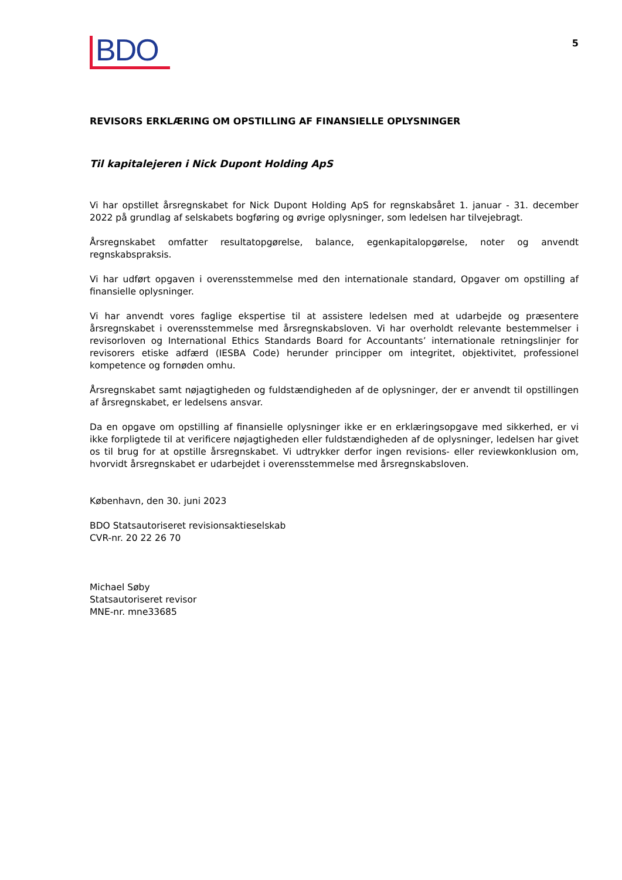BDO
5
REVISORS ERKLÆRING OM OPSTILLING AF FINANSIELLE OPLYSNINGER
Til kapitalejeren i Nick Dupont Holding ApS
Vi har opstillet årsregnskabet for Nick Dupont Holding ApS for regnskabsåret 1. januar - 31. december 2022 på grundlag af selskabets bogføring og øvrige oplysninger, som ledelsen har tilvejebragt.
Årsregnskabet omfatter resultatopgørelse, balance, egenkapitalopgørelse, noter og anvendt regnskabspraksis.
Vi har udført opgaven i overensstemmelse med den internationale standard, Opgaver om opstilling af finansielle oplysninger.
Vi har anvendt vores faglige ekspertise til at assistere ledelsen med at udarbejde og præsentere årsregnskabet i overensstemmelse med årsregnskabsloven. Vi har overholdt relevante bestemmelser i revisorloven og International Ethics Standards Board for Accountants’ internationale retningslinjer for revisorers etiske adfærd (IESBA Code) herunder principper om integritet, objektivitet, professionel kompetence og fornøden omhu.
Årsregnskabet samt nøjagtigheden og fuldstændigheden af de oplysninger, der er anvendt til opstillingen af årsregnskabet, er ledelsens ansvar.
Da en opgave om opstilling af finansielle oplysninger ikke er en erklæringsopgave med sikkerhed, er vi ikke forpligtede til at verificere nøjagtigheden eller fuldstændigheden af de oplysninger, ledelsen har givet os til brug for at opstille årsregnskabet. Vi udtrykker derfor ingen revisions- eller reviewkonklusion om, hvorvidt årsregnskabet er udarbejdet i overensstemmelse med årsregnskabsloven.
København, den 30. juni 2023
BDO Statsautoriseret revisionsaktieselskab
CVR-nr. 20 22 26 70
Michael Søby
Statsautoriseret revisor
MNE-nr. mne33685